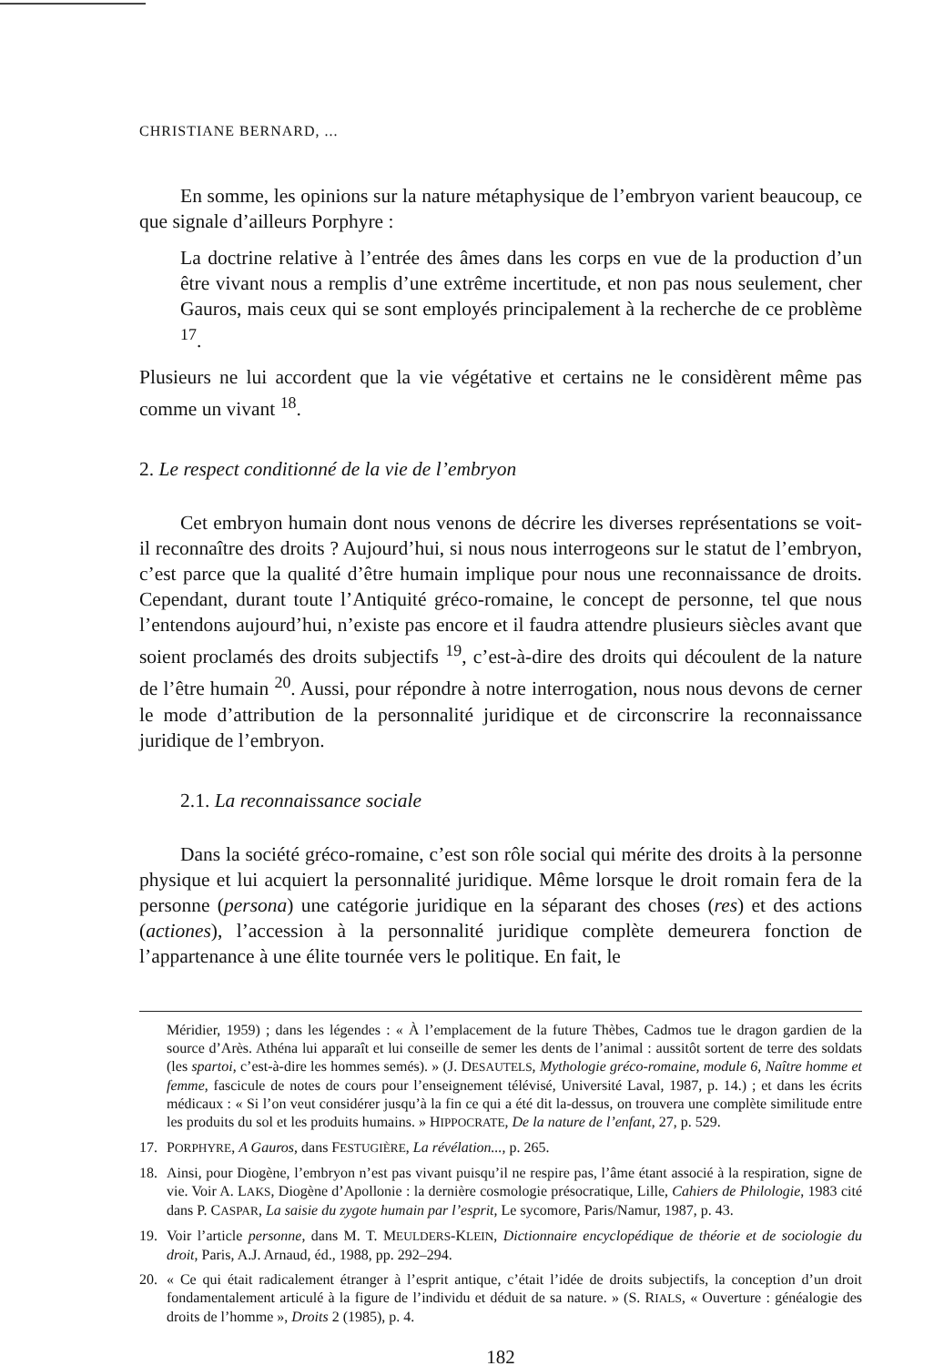CHRISTIANE BERNARD, ...
En somme, les opinions sur la nature métaphysique de l’embryon varient beaucoup, ce que signale d’ailleurs Porphyre :
La doctrine relative à l’entrée des âmes dans les corps en vue de la production d’un être vivant nous a remplis d’une extrême incertitude, et non pas nous seulement, cher Gauros, mais ceux qui se sont employés principalement à la recherche de ce problème <sup>17</sup>.
Plusieurs ne lui accordent que la vie végétative et certains ne le considèrent même pas comme un vivant <sup>18</sup>.
2. Le respect conditionné de la vie de l’embryon
Cet embryon humain dont nous venons de décrire les diverses représentations se voit-il reconnaître des droits ? Aujourd’hui, si nous nous interrogeons sur le statut de l’embryon, c’est parce que la qualité d’être humain implique pour nous une reconnaissance de droits. Cependant, durant toute l’Antiquité gréco-romaine, le concept de personne, tel que nous l’entendons aujourd’hui, n’existe pas encore et il faudra attendre plusieurs siècles avant que soient proclamés des droits subjectifs <sup>19</sup>, c’est-à-dire des droits qui découlent de la nature de l’être humain <sup>20</sup>. Aussi, pour répondre à notre interrogation, nous nous devons de cerner le mode d’attribution de la personnalité juridique et de circonscrire la reconnaissance juridique de l’embryon.
2.1. La reconnaissance sociale
Dans la société gréco-romaine, c’est son rôle social qui mérite des droits à la personne physique et lui acquiert la personnalité juridique. Même lorsque le droit romain fera de la personne (persona) une catégorie juridique en la séparant des choses (res) et des actions (actiones), l’accession à la personnalité juridique complète demeurera fonction de l’appartenance à une élite tournée vers le politique. En fait, le
Méridier, 1959) ; dans les légendes : « À l’emplacement de la future Thèbes, Cadmos tue le dragon gardien de la source d’Arès. Athéna lui apparaît et lui conseille de semer les dents de l’animal : aussitôt sortent de terre des soldats (les spartoi, c’est-à-dire les hommes semés). » (J. DESAUTELS, Mythologie gréco-romaine, module 6, Naître homme et femme, fascicule de notes de cours pour l’enseignement télévisé, Université Laval, 1987, p. 14.) ; et dans les écrits médicaux : « Si l’on veut considérer jusqu’à la fin ce qui a été dit la-dessus, on trouvera une complète similitude entre les produits du sol et les produits humains. » HIPPOCRATE, De la nature de l’enfant, 27, p. 529.
17. PORPHYRE, A Gauros, dans FESTUGIÈRE, La révélation..., p. 265.
18. Ainsi, pour Diogène, l’embryon n’est pas vivant puisqu’il ne respire pas, l’âme étant associé à la respiration, signe de vie. Voir A. LAKS, Diogène d’Apollonie : la dernière cosmologie présocratique, Lille, Cahiers de Philologie, 1983 cité dans P. CASPAR, La saisie du zygote humain par l’esprit, Le sycomore, Paris/Namur, 1987, p. 43.
19. Voir l’article personne, dans M. T. MEULDERS-KLEIN, Dictionnaire encyclopédique de théorie et de sociologie du droit, Paris, A.J. Arnaud, éd., 1988, pp. 292–294.
20. « Ce qui était radicalement étranger à l’esprit antique, c’était l’idée de droits subjectifs, la conception d’un droit fondamentalement articulé à la figure de l’individu et déduit de sa nature. » (S. RIALS, « Ouverture : généalogie des droits de l’homme », Droits 2 (1985), p. 4.
182